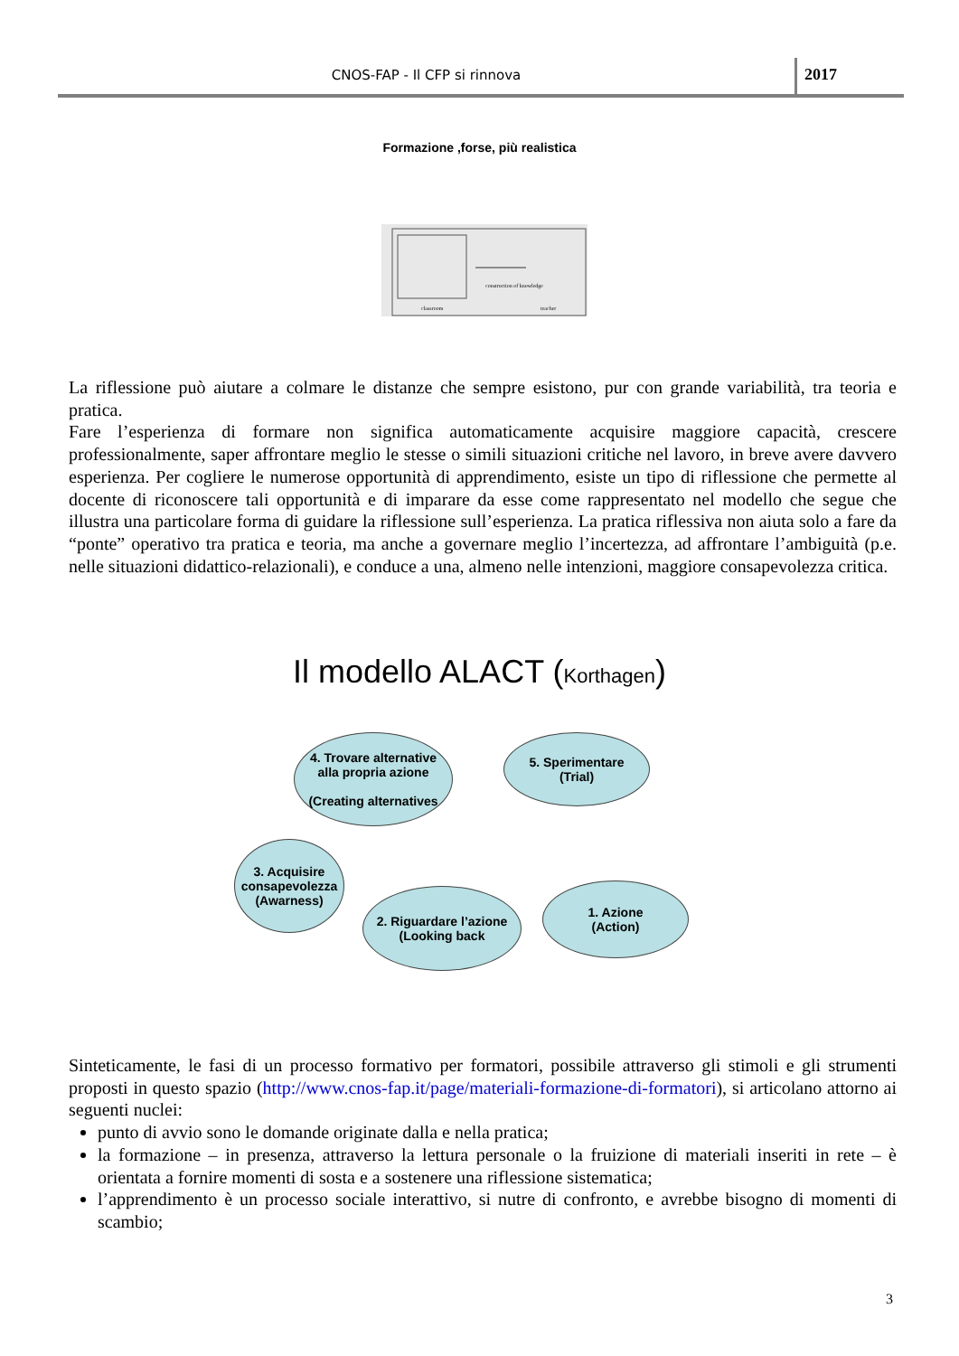CNOS-FAP - Il CFP si rinnova
2017
Formazione ,forse, più realistica
construction of knowledge
classroom
teacher
La riflessione può aiutare a colmare le distanze che sempre esistono, pur con grande variabilità, tra teoria e pratica.
Fare l’esperienza di formare non significa automaticamente acquisire maggiore capacità, crescere professionalmente, saper affrontare meglio le stesse o simili situazioni critiche nel lavoro, in breve avere davvero esperienza. Per cogliere le numerose opportunità di apprendimento, esiste un tipo di riflessione che permette al docente di riconoscere tali opportunità e di imparare da esse come rappresentato nel modello che segue che illustra una particolare forma di guidare la riflessione sull’esperienza. La pratica riflessiva non aiuta solo a fare da “ponte” operativo tra pratica e teoria, ma anche a governare meglio l’incertezza, ad affrontare l’ambiguità (p.e. nelle situazioni didattico-relazionali), e conduce a una, almeno nelle intenzioni, maggiore consapevolezza critica.
Il modello ALACT (Korthagen)
4. Trovare alternative
alla propria azione
(Creating alternatives
5. Sperimentare
(Trial)
3. Acquisire consapevolezza (Awarness)
2. Riguardare l’azione
(Looking back
1. Azione
(Action)
Sinteticamente, le fasi di un processo formativo per formatori, possibile attraverso gli stimoli e gli strumenti proposti in questo spazio (http://www.cnos-fap.it/page/materiali-formazione-di-formatori), si articolano attorno ai seguenti nuclei:
punto di avvio sono le domande originate dalla e nella pratica;
la formazione – in presenza, attraverso la lettura personale o la fruizione di materiali inseriti in rete – è orientata a fornire momenti di sosta e a sostenere una riflessione sistematica;
l’apprendimento è un processo sociale interattivo, si nutre di confronto, e avrebbe bisogno di momenti di scambio;
3